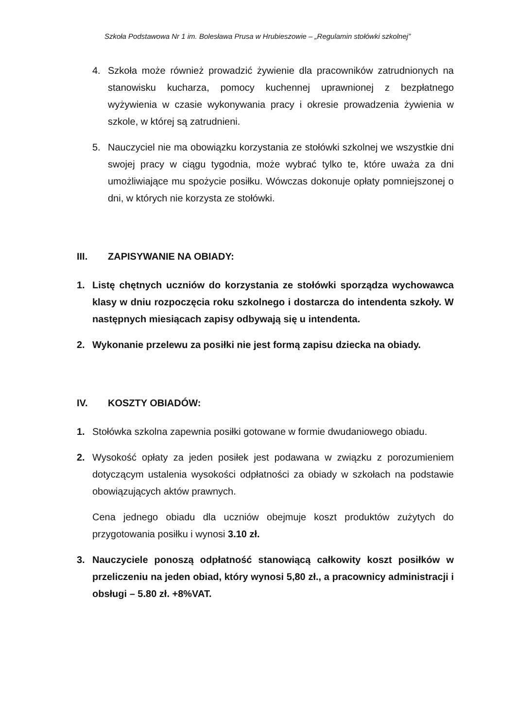Szkoła Podstawowa Nr 1 im. Bolesława Prusa w Hrubieszowie – „Regulamin stołówki szkolnej”
4. Szkoła może również prowadzić żywienie dla pracowników zatrudnionych na stanowisku kucharza, pomocy kuchennej uprawnionej z bezpłatnego wyżywienia w czasie wykonywania pracy i okresie prowadzenia żywienia w szkole, w której są zatrudnieni.
5. Nauczyciel nie ma obowiązku korzystania ze stołówki szkolnej we wszystkie dni swojej pracy w ciągu tygodnia, może wybrać tylko te, które uważa za dni umożliwiające mu spożycie posiłku. Wówczas dokonuje opłaty pomniejszonej o dni, w których nie korzysta ze stołówki.
III. ZAPISYWANIE NA OBIADY:
1. Listę chętnych uczniów do korzystania ze stołówki sporządza wychowawca klasy w dniu rozpoczęcia roku szkolnego i dostarcza do intendenta szkoły. W następnych miesiącach zapisy odbywają się u intendenta.
2. Wykonanie przelewu za posiłki nie jest formą zapisu dziecka na obiady.
IV. KOSZTY OBIADÓW:
1. Stołówka szkolna zapewnia posiłki gotowane w formie dwudaniowego obiadu.
2. Wysokość opłaty za jeden posiłek jest podawana w związku z porozumieniem dotyczącym ustalenia wysokości odpłatności za obiady w szkołach na podstawie obowiązujących aktów prawnych.
Cena jednego obiadu dla uczniów obejmuje koszt produktów zużytych do przygotowania posiłku i wynosi 3.10 zł.
3. Nauczyciele ponoszą odpłatność stanowiącą całkowity koszt posiłków w przeliczeniu na jeden obiad, który wynosi 5,80 zł., a pracownicy administracji i obsługi – 5.80 zł. +8%VAT.